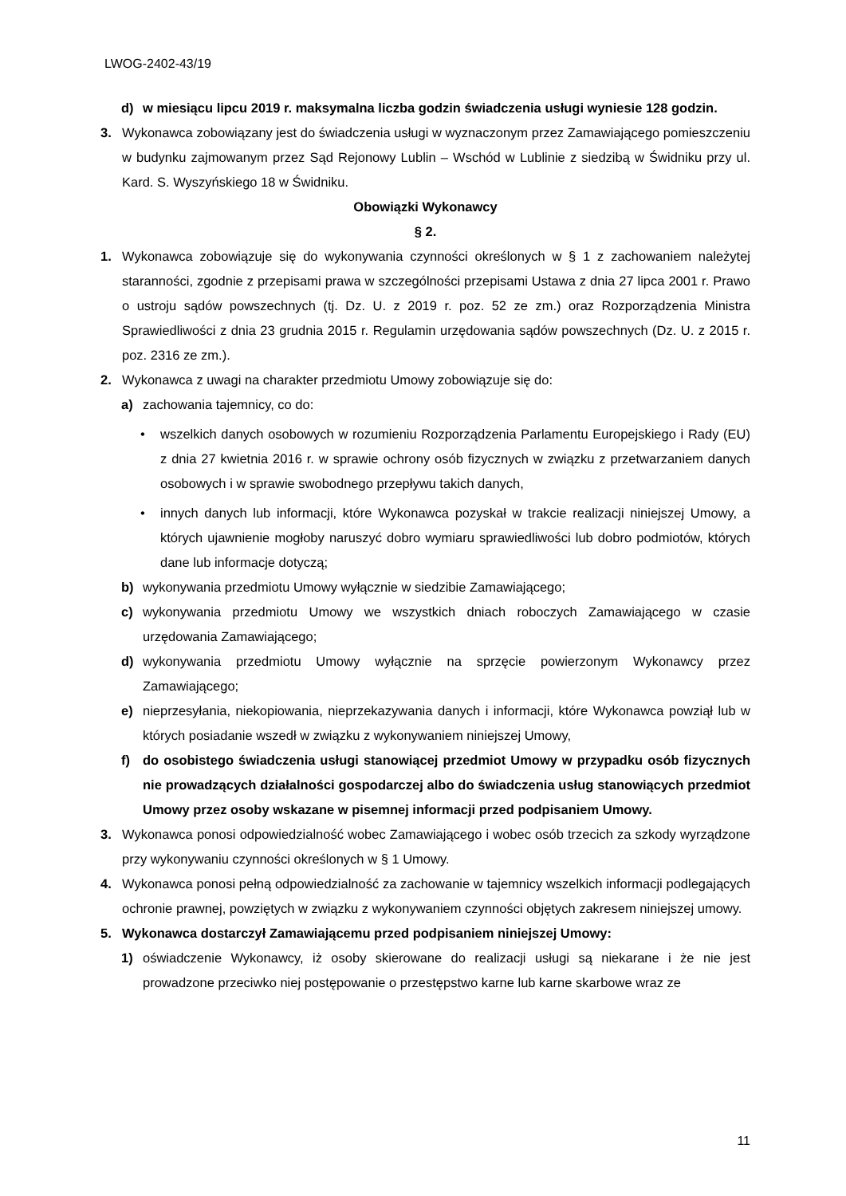LWOG-2402-43/19
d) w miesiącu lipcu 2019 r. maksymalna liczba godzin świadczenia usługi wyniesie 128 godzin.
3. Wykonawca zobowiązany jest do świadczenia usługi w wyznaczonym przez Zamawiającego pomieszczeniu w budynku zajmowanym przez Sąd Rejonowy Lublin – Wschód w Lublinie z siedzibą w Świdniku przy ul. Kard. S. Wyszyńskiego 18 w Świdniku.
Obowiązki Wykonawcy
§ 2.
1. Wykonawca zobowiązuje się do wykonywania czynności określonych w § 1 z zachowaniem należytej staranności, zgodnie z przepisami prawa w szczególności przepisami Ustawa z dnia 27 lipca 2001 r. Prawo o ustroju sądów powszechnych (tj. Dz. U. z 2019 r. poz. 52 ze zm.) oraz Rozporządzenia Ministra Sprawiedliwości z dnia 23 grudnia 2015 r. Regulamin urzędowania sądów powszechnych (Dz. U. z 2015 r. poz. 2316 ze zm.).
2. Wykonawca z uwagi na charakter przedmiotu Umowy zobowiązuje się do:
a) zachowania tajemnicy, co do:
• wszelkich danych osobowych w rozumieniu Rozporządzenia Parlamentu Europejskiego i Rady (EU) z dnia 27 kwietnia 2016 r. w sprawie ochrony osób fizycznych w związku z przetwarzaniem danych osobowych i w sprawie swobodnego przepływu takich danych,
• innych danych lub informacji, które Wykonawca pozyskał w trakcie realizacji niniejszej Umowy, a których ujawnienie mogłoby naruszyć dobro wymiaru sprawiedliwości lub dobro podmiotów, których dane lub informacje dotyczą;
b) wykonywania przedmiotu Umowy wyłącznie w siedzibie Zamawiającego;
c) wykonywania przedmiotu Umowy we wszystkich dniach roboczych Zamawiającego w czasie urzędowania Zamawiającego;
d) wykonywania przedmiotu Umowy wyłącznie na sprzęcie powierzonym Wykonawcy przez Zamawiającego;
e) nieprzesyłania, niekopiowania, nieprzekazywania danych i informacji, które Wykonawca powziął lub w których posiadanie wszedł w związku z wykonywaniem niniejszej Umowy,
f) do osobistego świadczenia usługi stanowiącej przedmiot Umowy w przypadku osób fizycznych nie prowadzących działalności gospodarczej albo do świadczenia usług stanowiących przedmiot Umowy przez osoby wskazane w pisemnej informacji przed podpisaniem Umowy.
3. Wykonawca ponosi odpowiedzialność wobec Zamawiającego i wobec osób trzecich za szkody wyrządzone przy wykonywaniu czynności określonych w § 1 Umowy.
4. Wykonawca ponosi pełną odpowiedzialność za zachowanie w tajemnicy wszelkich informacji podlegających ochronie prawnej, powziętych w związku z wykonywaniem czynności objętych zakresem niniejszej umowy.
5. Wykonawca dostarczył Zamawiającemu przed podpisaniem niniejszej Umowy:
1) oświadczenie Wykonawcy, iż osoby skierowane do realizacji usługi są niekarane i że nie jest prowadzone przeciwko niej postępowanie o przestępstwo karne lub karne skarbowe wraz ze
11